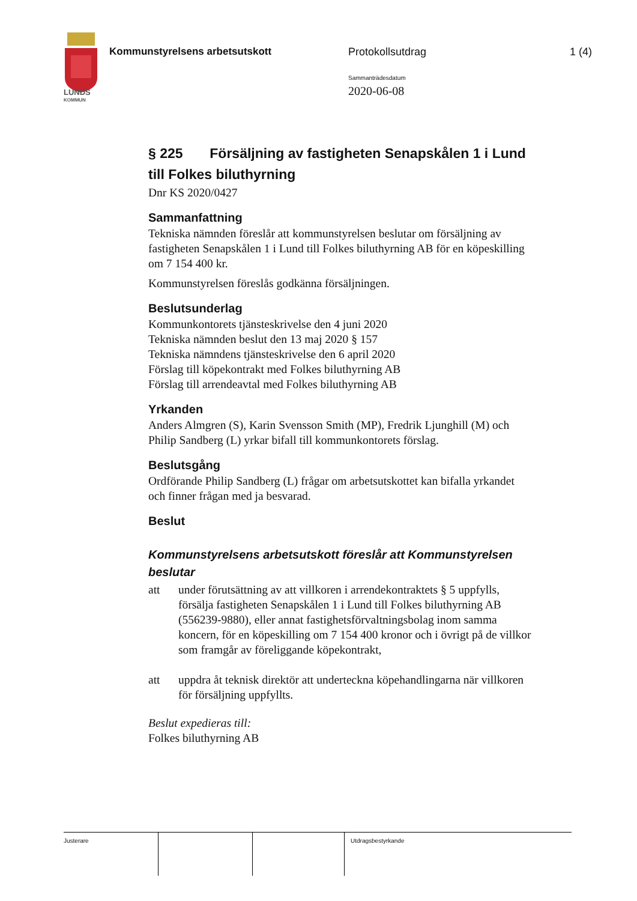LUNDS
KOMMUN
Kommunstyrelsens arbetsutskott Protokollsutdrag 1 (4)
Sammanträdesdatum
2020-06-08
§ 225 Försäljning av fastigheten Senapskålen 1 i Lund till Folkes biluthyrning
Dnr KS 2020/0427
Sammanfattning
Tekniska nämnden föreslår att kommunstyrelsen beslutar om försäljning av fastigheten Senapskålen 1 i Lund till Folkes biluthyrning AB för en köpeskilling om 7 154 400 kr.
Kommunstyrelsen föreslås godkänna försäljningen.
Beslutsunderlag
Kommunkontorets tjänsteskrivelse den 4 juni 2020
Tekniska nämnden beslut den 13 maj 2020 § 157
Tekniska nämndens tjänsteskrivelse den 6 april 2020
Förslag till köpekontrakt med Folkes biluthyrning AB
Förslag till arrendeavtal med Folkes biluthyrning AB
Yrkanden
Anders Almgren (S), Karin Svensson Smith (MP), Fredrik Ljunghill (M) och Philip Sandberg (L) yrkar bifall till kommunkontorets förslag.
Beslutsgång
Ordförande Philip Sandberg (L) frågar om arbetsutskottet kan bifalla yrkandet och finner frågan med ja besvarad.
Beslut
Kommunstyrelsens arbetsutskott föreslår att Kommunstyrelsen beslutar
att under förutsättning av att villkoren i arrendekontraktets § 5 uppfylls, försälja fastigheten Senapskålen 1 i Lund till Folkes biluthyrning AB (556239-9880), eller annat fastighetsförvaltningsbolag inom samma koncern, för en köpeskilling om 7 154 400 kronor och i övrigt på de villkor som framgår av föreliggande köpekontrakt,
att uppdra åt teknisk direktör att underteckna köpehandlingarna när villkoren för försäljning uppfyllts.
Beslut expedieras till:
Folkes biluthyrning AB
Justerare Utdragsbestyrkande